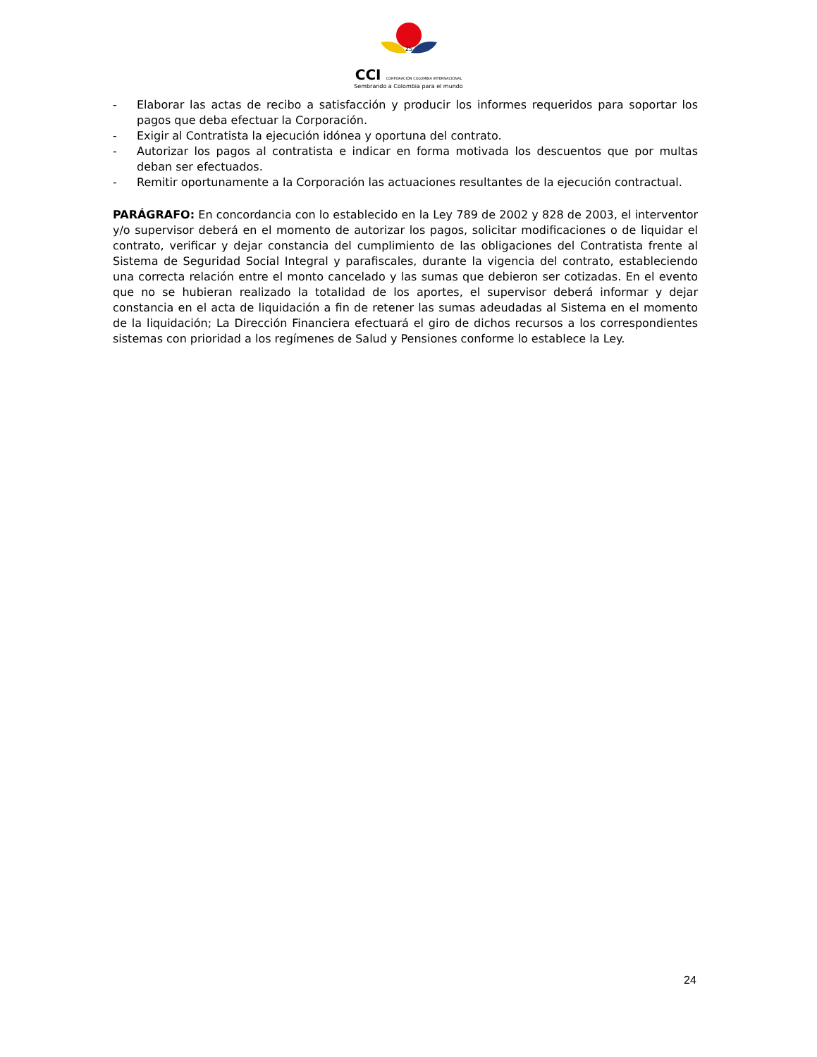25
CCI CORPORACIÓN COLOMBIA INTERNACIONAL
Sembrando a Colombia para el mundo
- Elaborar las actas de recibo a satisfacción y producir los informes requeridos para soportar los pagos que deba efectuar la Corporación.
- Exigir al Contratista la ejecución idónea y oportuna del contrato.
- Autorizar los pagos al contratista e indicar en forma motivada los descuentos que por multas deban ser efectuados.
- Remitir oportunamente a la Corporación las actuaciones resultantes de la ejecución contractual.
PARÁGRAFO: En concordancia con lo establecido en la Ley 789 de 2002 y 828 de 2003, el interventor y/o supervisor deberá en el momento de autorizar los pagos, solicitar modificaciones o de liquidar el contrato, verificar y dejar constancia del cumplimiento de las obligaciones del Contratista frente al Sistema de Seguridad Social Integral y parafiscales, durante la vigencia del contrato, estableciendo una correcta relación entre el monto cancelado y las sumas que debieron ser cotizadas. En el evento que no se hubieran realizado la totalidad de los aportes, el supervisor deberá informar y dejar constancia en el acta de liquidación a fin de retener las sumas adeudadas al Sistema en el momento de la liquidación; La Dirección Financiera efectuará el giro de dichos recursos a los correspondientes sistemas con prioridad a los regímenes de Salud y Pensiones conforme lo establece la Ley.
24